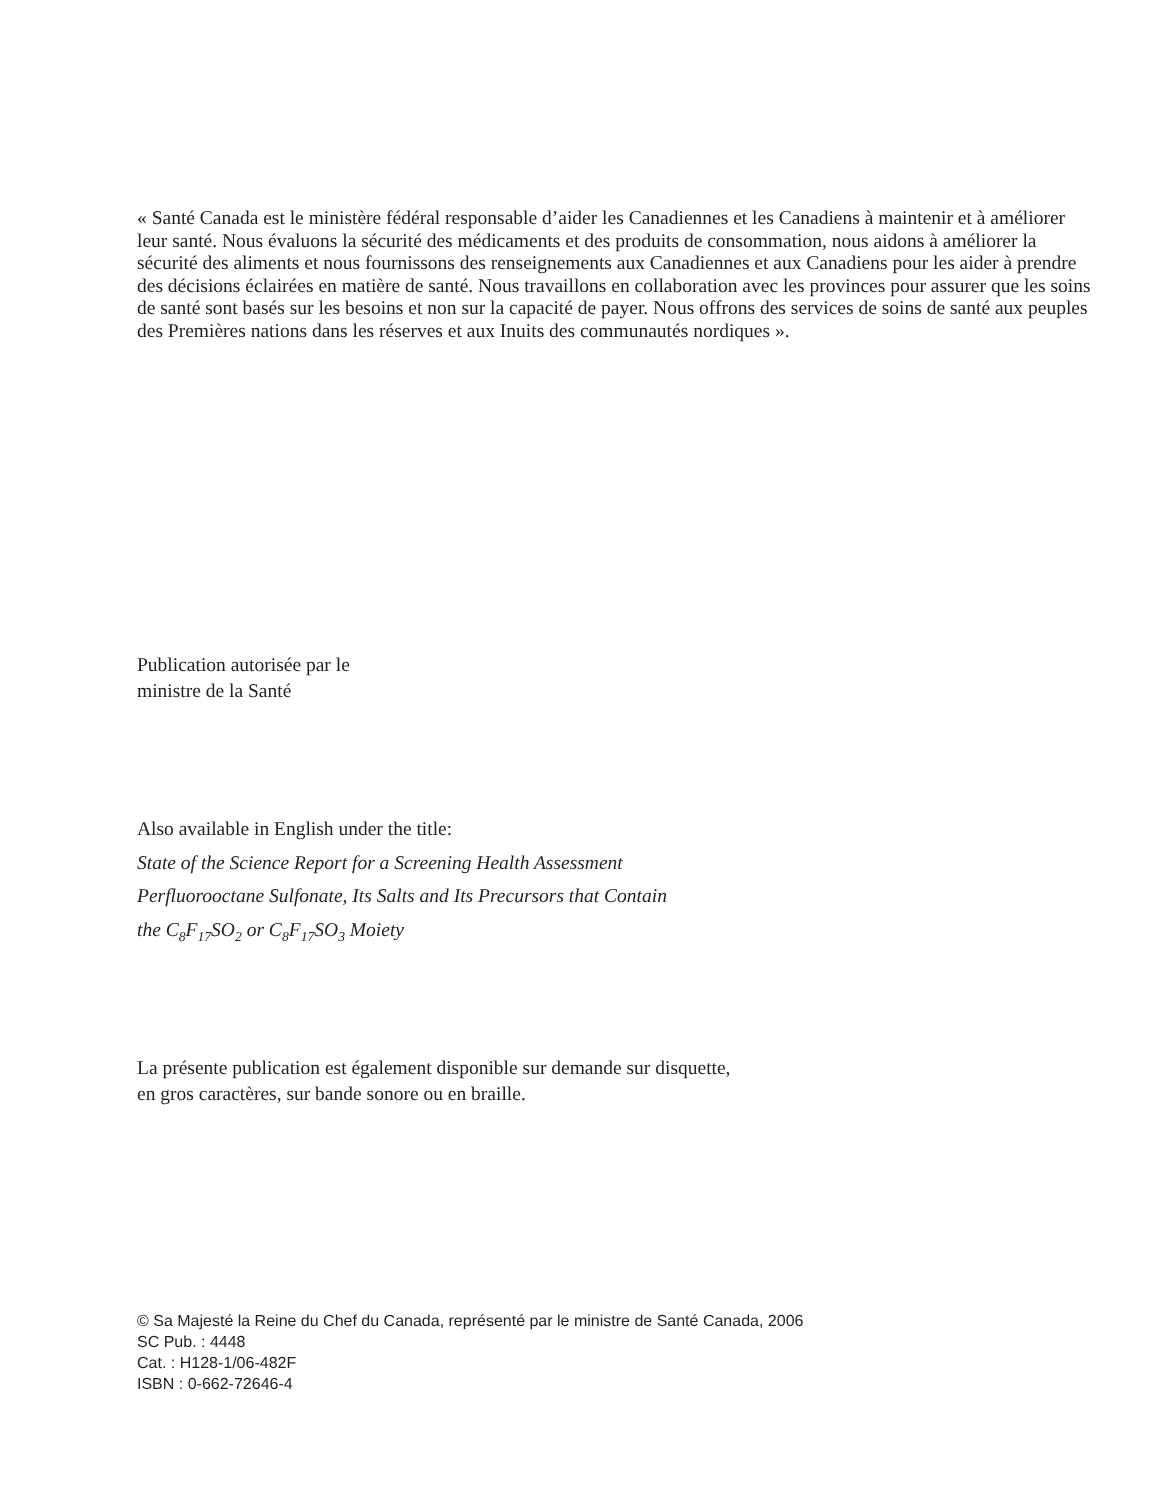« Santé Canada est le ministère fédéral responsable d’aider les Canadiennes et les Canadiens à maintenir et à améliorer leur santé. Nous évaluons la sécurité des médicaments et des produits de consommation, nous aidons à améliorer la sécurité des aliments et nous fournissons des renseignements aux Canadiennes et aux Canadiens pour les aider à prendre des décisions éclairées en matière de santé. Nous travaillons en collaboration avec les provinces pour assurer que les soins de santé sont basés sur les besoins et non sur la capacité de payer. Nous offrons des services de soins de santé aux peuples des Premières nations dans les réserves et aux Inuits des communautés nordiques ».
Publication autorisée par le
ministre de la Santé
Also available in English under the title:
State of the Science Report for a Screening Health Assessment
Perfluorooctane Sulfonate, Its Salts and Its Precursors that Contain
the C<sub>8</sub>F<sub>17</sub>SO<sub>2</sub> or C<sub>8</sub>F<sub>17</sub>SO<sub>3</sub> Moiety
La présente publication est également disponible sur demande sur disquette,
en gros caractères, sur bande sonore ou en braille.
© Sa Majesté la Reine du Chef du Canada, représenté par le ministre de Santé Canada, 2006
SC Pub. : 4448
Cat. : H128-1/06-482F
ISBN : 0-662-72646-4